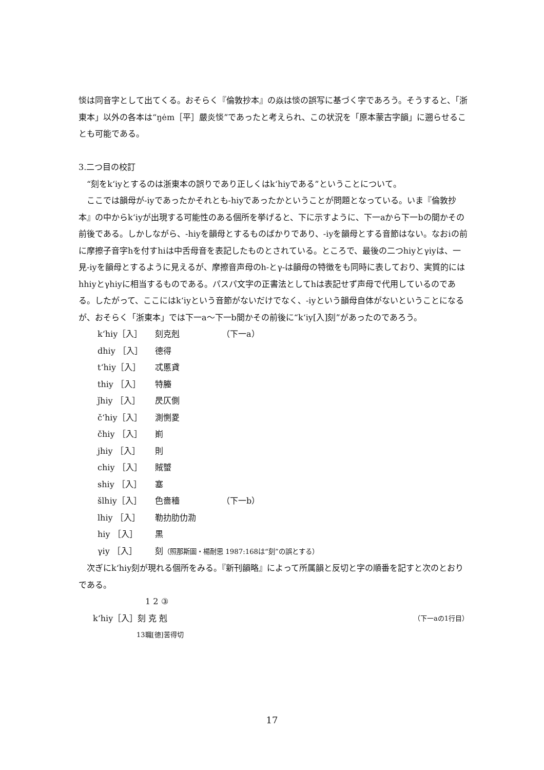惔は同音字として出てくる。おそらく『倫敦抄本』の焱は惔の誤写に基づく字であろう。そうすると、「浙東本」以外の各本は“ŋėm［平］嚴炎惔”であったと考えられ、この状況を「原本蒙古字韻」に遡らせることも可能である。
3.二つ目の校訂
“刻をk‘iyとするのは浙東本の誤りであり正しくはk‘hiyである”ということについて。
ここでは韻母が-iyであったかそれとも-hiyであったかということが問題となっている。いま『倫敦抄本』の中からk‘iyが出現する可能性のある個所を挙げると、下に示すように、下一aから下一bの間かその前後である。しかしながら、-hiyを韻母とするものばかりであり、-iyを韻母とする音節はない。なおiの前に摩擦子音字hを付すhiは中舌母音を表記したものとされている。ところで、最後の二つhiyとγiyは、一見-iyを韻母とするように見えるが、摩擦音声母のh-とγ-は韻母の特徴をも同時に表しており、実質的にはhhiyとγhiyに相当するものである。パスパ文字の正書法としてhは表記せず声母で代用しているのである。したがって、ここにはk‘iyという音節がないだけでなく、-iyという韻母自体がないということになるが、おそらく「浙東本」では下一a～下一b間かその前後に“k‘iy[入]刻”があったのであろう。
k‘hiy［入］ 刻克剋 （下一a）
dhiy ［入］ 德得
t‘hiy［入］ 忒慝貣
thiy ［入］ 特螣
ǰhiy ［入］ 昃仄側
č‘hiy［入］ 測惻畟
čhiy ［入］ 崱
jhiy ［入］ 則
chiy ［入］ 賊蠈
shiy ［入］ 塞
šlhiy［入］ 色嗇穡 （下一b）
lhiy ［入］ 勒扐肋仂泐
hiy ［入］ 黒
γiy ［入］ 刻（照那斯圖・楊耐思 1987:168は“刻”の誤とする）
次ぎにk‘hiy刻が現れる個所をみる。『新刊韻略』によって所属韻と反切と字の順番を記すと次のとおりである。
1 2 ③
k‘hiy［入］刻 克 剋 （下一aの1行目）
13職[徳]苦得切
17